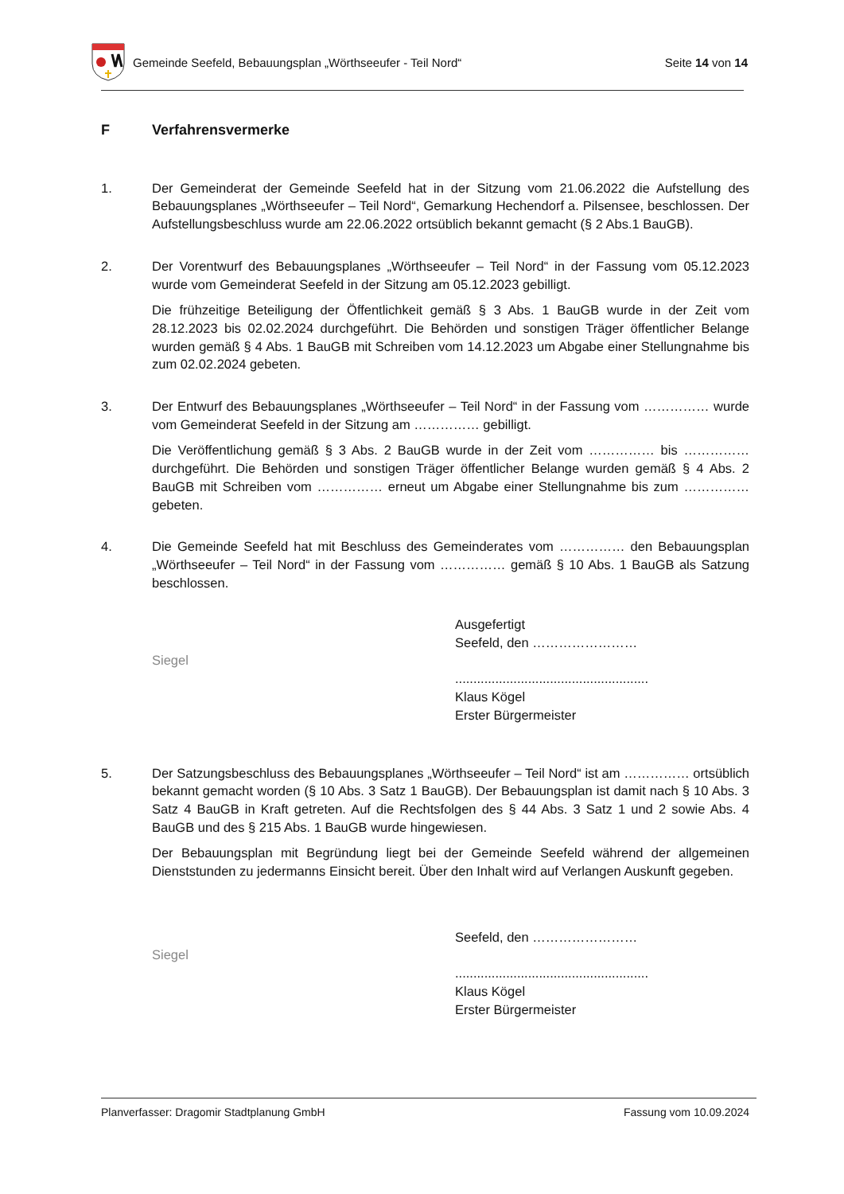Gemeinde Seefeld, Bebauungsplan „Wörthseeufer - Teil Nord“
Seite 14 von 14
F Verfahrensvermerke
1. Der Gemeinderat der Gemeinde Seefeld hat in der Sitzung vom 21.06.2022 die Aufstellung des Bebauungsplanes „Wörthseeufer – Teil Nord“, Gemarkung Hechendorf a. Pilsensee, beschlossen. Der Aufstellungsbeschluss wurde am 22.06.2022 ortsüblich bekannt gemacht (§ 2 Abs.1 BauGB).
2. Der Vorentwurf des Bebauungsplanes „Wörthseeufer – Teil Nord“ in der Fassung vom 05.12.2023 wurde vom Gemeinderat Seefeld in der Sitzung am 05.12.2023 gebilligt.
Die frühzeitige Beteiligung der Öffentlichkeit gemäß § 3 Abs. 1 BauGB wurde in der Zeit vom 28.12.2023 bis 02.02.2024 durchgeführt. Die Behörden und sonstigen Träger öffentlicher Belange wurden gemäß § 4 Abs. 1 BauGB mit Schreiben vom 14.12.2023 um Abgabe einer Stellungnahme bis zum 02.02.2024 gebeten.
3. Der Entwurf des Bebauungsplanes „Wörthseeufer – Teil Nord“ in der Fassung vom …………… wurde vom Gemeinderat Seefeld in der Sitzung am …………… gebilligt.
Die Veröffentlichung gemäß § 3 Abs. 2 BauGB wurde in der Zeit vom …………… bis …………… durchgeführt. Die Behörden und sonstigen Träger öffentlicher Belange wurden gemäß § 4 Abs. 2 BauGB mit Schreiben vom …………… erneut um Abgabe einer Stellungnahme bis zum …………… gebeten.
4. Die Gemeinde Seefeld hat mit Beschluss des Gemeinderates vom …………… den Bebauungsplan „Wörthseeufer – Teil Nord“ in der Fassung vom …………… gemäß § 10 Abs. 1 BauGB als Satzung beschlossen.
Siegel
Ausgefertigt
Seefeld, den ……………………
.....................................................
Klaus Kögel
Erster Bürgermeister
5. Der Satzungsbeschluss des Bebauungsplanes „Wörthseeufer – Teil Nord“ ist am …………… ortsüblich bekannt gemacht worden (§ 10 Abs. 3 Satz 1 BauGB). Der Bebauungsplan ist damit nach § 10 Abs. 3 Satz 4 BauGB in Kraft getreten. Auf die Rechtsfolgen des § 44 Abs. 3 Satz 1 und 2 sowie Abs. 4 BauGB und des § 215 Abs. 1 BauGB wurde hingewiesen.
Der Bebauungsplan mit Begründung liegt bei der Gemeinde Seefeld während der allgemeinen Dienststunden zu jedermanns Einsicht bereit. Über den Inhalt wird auf Verlangen Auskunft gegeben.
Siegel
Seefeld, den ……………………
.....................................................
Klaus Kögel
Erster Bürgermeister
Planverfasser: Dragomir Stadtplanung GmbH Fassung vom 10.09.2024